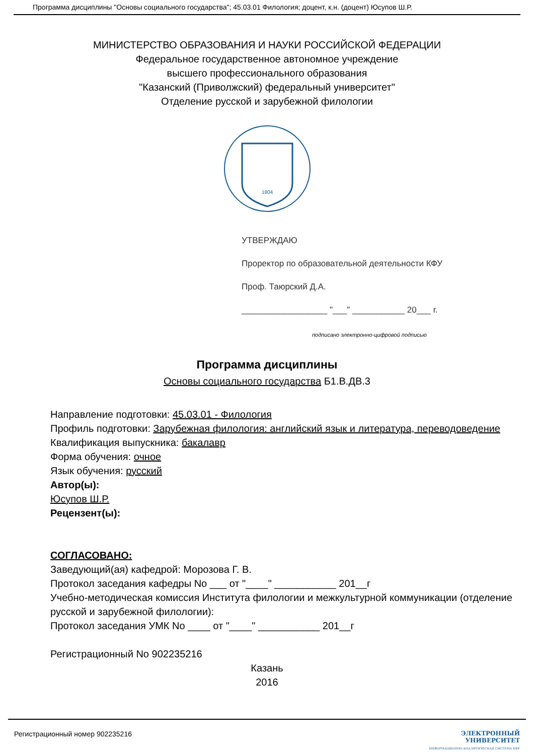Программа дисциплины "Основы социального государства"; 45.03.01 Филология; доцент, к.н. (доцент) Юсупов Ш.Р.
МИНИСТЕРСТВО ОБРАЗОВАНИЯ И НАУКИ РОССИЙСКОЙ ФЕДЕРАЦИИ
Федеральное государственное автономное учреждение
высшего профессионального образования
"Казанский (Приволжский) федеральный университет"
Отделение русской и зарубежной филологии
1804
УТВЕРЖДАЮ
Проректор по образовательной деятельности КФУ
Проф. Таюрский Д.А.
__________________ "___" ___________ 20___ г.
подписано электронно-цифровой подписью
Программа дисциплины
Основы социального государства Б1.В.ДВ.3
Направление подготовки: 45.03.01 - Филология
Профиль подготовки: Зарубежная филология: английский язык и литература, переводоведение
Квалификация выпускника: бакалавр
Форма обучения: очное
Язык обучения: русский
Автор(ы):
Юсупов Ш.Р.
Рецензент(ы):
СОГЛАСОВАНО:
Заведующий(ая) кафедрой: Морозова Г. В.
Протокол заседания кафедры No ___ от "____" ___________ 201__г
Учебно-методическая комиссия Института филологии и межкультурной коммуникации (отделение русской и зарубежной филологии):
Протокол заседания УМК No ____ от "____" ___________ 201__г
Регистрационный No 902235216
Казань
2016
Регистрационный номер 902235216
ЭЛЕКТРОННЫЙ
УНИВЕРСИТЕТ
ИНФОРМАЦИОННО-АНАЛИТИЧЕСКАЯ СИСТЕМА КФУ